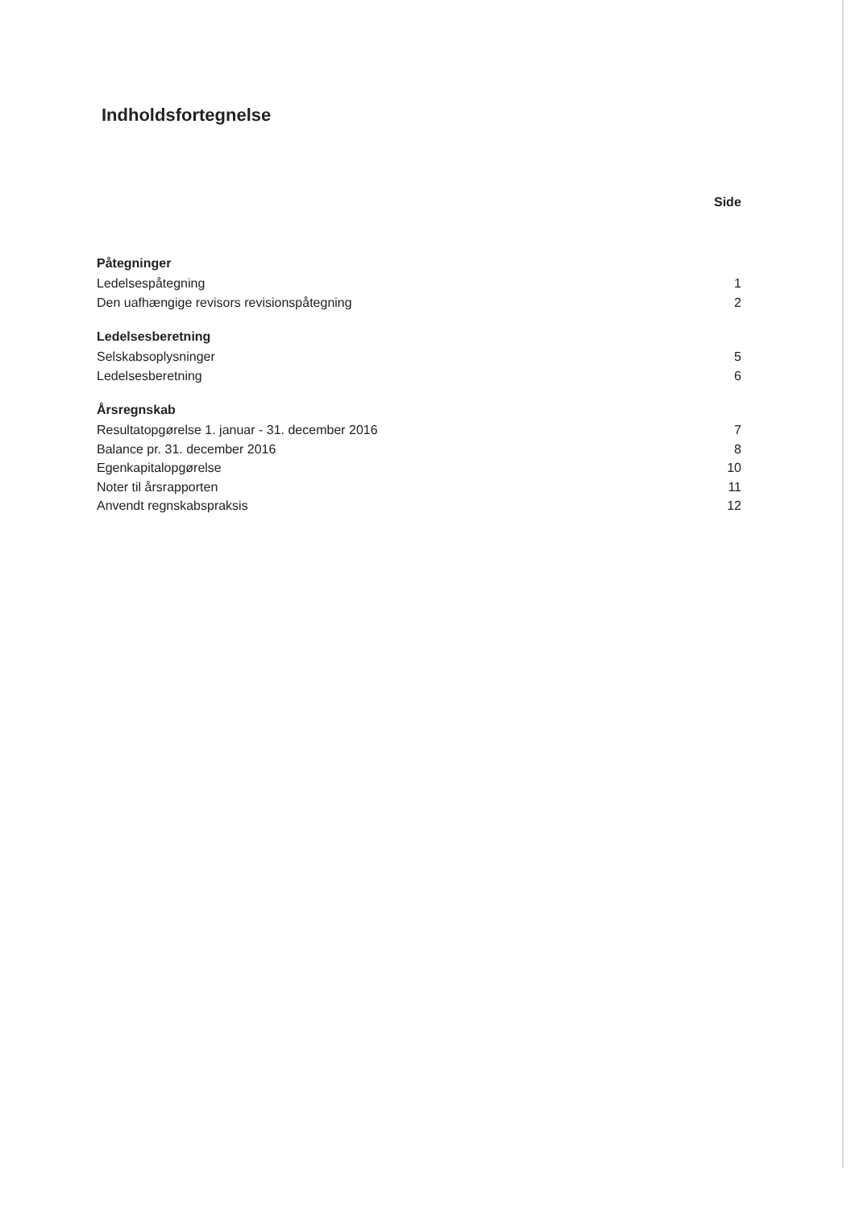Indholdsfortegnelse
Side
Påtegninger
Ledelsespåtegning 1
Den uafhængige revisors revisionspåtegning 2
Ledelsesberetning
Selskabsoplysninger 5
Ledelsesberetning 6
Årsregnskab
Resultatopgørelse 1. januar - 31. december 2016 7
Balance pr. 31. december 2016 8
Egenkapitalopgørelse 10
Noter til årsrapporten 11
Anvendt regnskabspraksis 12